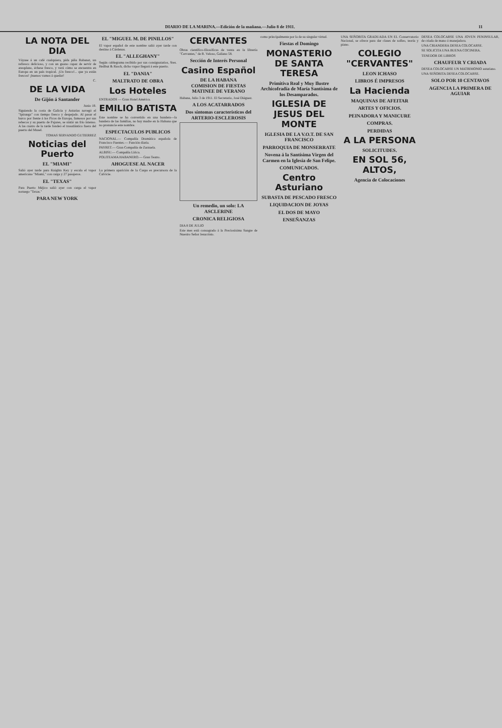DIARIO DE LA MARINA.—Edición de la mañana.—Julio 8 de 1911. 11
LA NOTA DEL DIA
Váyase á un café cualquiera, pida piña Rabanat, un refresco delicioso, y con un guano capaz de servir de areoplano, échese fresco, y verá cómo se encuentra en Europa en un país tropical. ¡Un fresco!... que ya están frescos! ¡buenos vamos á quedar!
C.
DE LA VIDA
De Gijón á Santander
Junio 18.
Siguiendo la costa de Galicia y Asturias navegó el "Ipiranga" con tiempo fresco y despejado. Al pasar el barco por frente á los Picos de Europa, famosos por sus rebecos y su puerto de Pajares, se sintió un frío intenso. A las cuatro de la tarde fondeó el trasatlántico fuera del puerto del Musel.
TOMAS SERVANDO GUTIERREZ
Noticias del Puerto
EL "MIAMI"
Salió ayer tarde para Knights Key y escala el vapor americano "Miami," con carga y 27 pasajeros.
EL "TEXAS"
Para Puerto Méjico salió ayer con carga el vapor noruego "Texas."
PARA NEW YORK
EL "MIGUEL M. DE PINILLOS"
El vapor español de este nombre salió ayer tarde con destino á Cárdenas.
EL "ALLEGHANY"
Según cablegrama recibido por sus consignatarios, Sres. Heilbut & Rasch, dicho vapor llegará á este puerto.
EL "DANIA"
MALTRATO DE OBRA
Los Hoteles
ENTRADOS — Gran Hotel América.
EMILIO BATISTA
Este nombre se ha convertido en una bandera—la bandera de las familias, no hay madre en la Habana que no pronuncie este nombre.
ESPECTACULOS PUBLICOS
NACIONAL.— Compañía Dramática española de Francisco Fuentes.— Función diaria.
PAYRET.— Gran Compañía de Zarzuela.
ALBISU.— Compañía Lírica.
POLITEAMA HABANERO.— Gran Teatro.
AHOGUESE AL NACER
La primera aparición de la Caspa es precursora de la Calvicie.
CERVANTES
Obras científico-filosóficas de venta en la librería "Cervantes," de R. Veloso, Galiano 58.
Sección de Interés Personal
Casino Español
DE LA HABANA
COMISION DE FIESTAS
MATINEE DE VERANO
Habana, Julio 3 de 1911. El Secretario, José Diéguez.
A LOS ACATARRADOS
Dos síntomas característicos del ARTERIO-ESCLEROSIS
Un remedio, un solo: LA ASCLERINE
CRONICA RELIGIOSA
DIA 8 DE JULIO
Este mes está consagrado á la Preciosísima Sangre de Nuestro Señor Jesucristo.
como principalmente por la de su singular virtud.
Fiestas el Domingo
MONASTERIO DE SANTA TERESA
Primitiva Real y Muy Ilustre Archicofradía de María Santísima de los Desamparados.
IGLESIA DE JESUS DEL MONTE
IGLESIA DE LA V.O.T. DE SAN FRANCISCO
PARROQUIA DE MONSERRATE
Novena á la Santísima Virgen del Carmen en la Iglesia de San Felipe.
COMUNICADOS.
Centro Asturiano
SUBASTA DE PESCADO FRESCO
LIQUIDACION DE JOYAS
EL DOS DE MAYO
ENSEÑANZAS
UNA SEÑORITA GRADUADA EN EL Conservatorio Nacional, se ofrece para dar clases de solfeo, teoría y piano.
COLEGIO "CERVANTES"
LEON ICHASO
LIBROS É IMPRESOS
La Hacienda
MAQUINAS DE AFEITAR
ARTES Y OFICIOS.
PEINADORA Y MANICURE
COMPRAS.
PERDIDAS
A LA PERSONA
SOLICITUDES.
EN SOL 56, ALTOS,
Agencia de Colocaciones
DESEA COLOCARSE UNA JOVEN PENINSULAR, de criada de mano ó manejadora.
UNA CRIANDERA DESEA COLOCARSE.
SE SOLICITA UNA BUENA COCINERA.
TENEDOR DE LIBROS
CHAUFEUR Y CRIADA
DESEA COLOCARSE UN MATRIMONIO asturiano.
UNA SEÑORITA DESEA COLOCARSE.
SOLO POR 10 CENTAVOS
AGENCIA LA PRIMERA DE AGUIAR